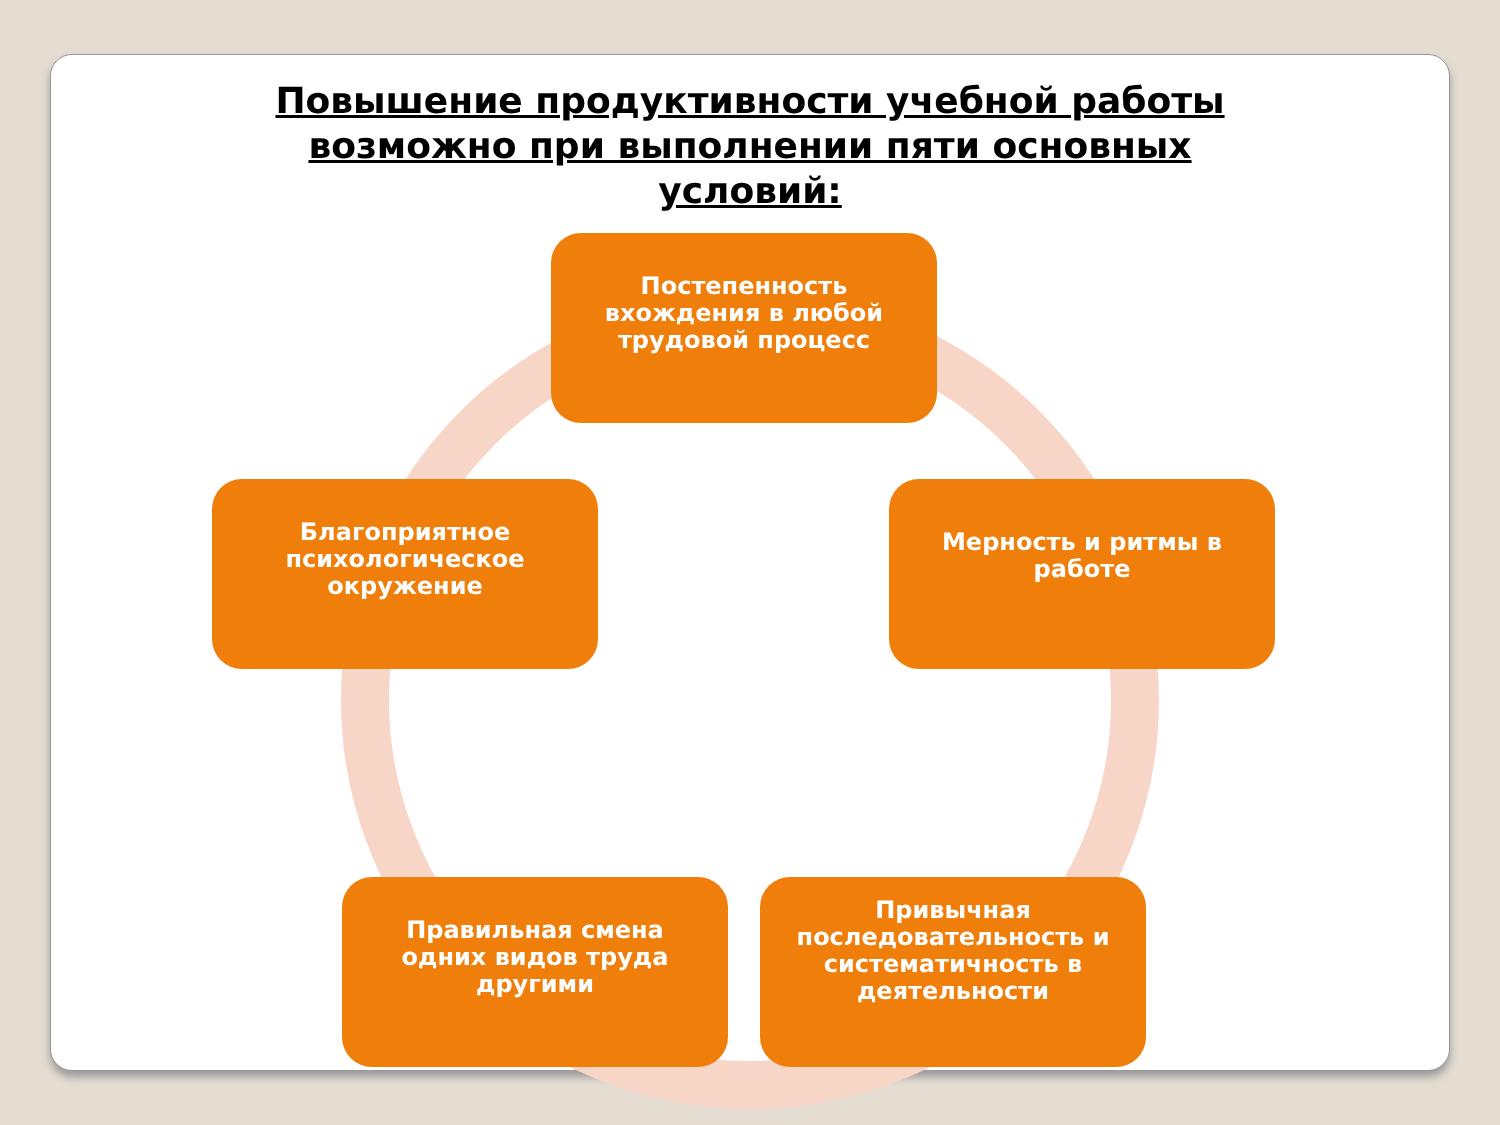Повышение продуктивности учебной работы возможно при выполнении пяти основных условий:
Постепенность вхождения в любой трудовой процесс
Мерность и ритмы в работе
Привычная последовательность и систематичность в деятельности
Правильная смена одних видов труда другими
Благоприятное психологическое окружение